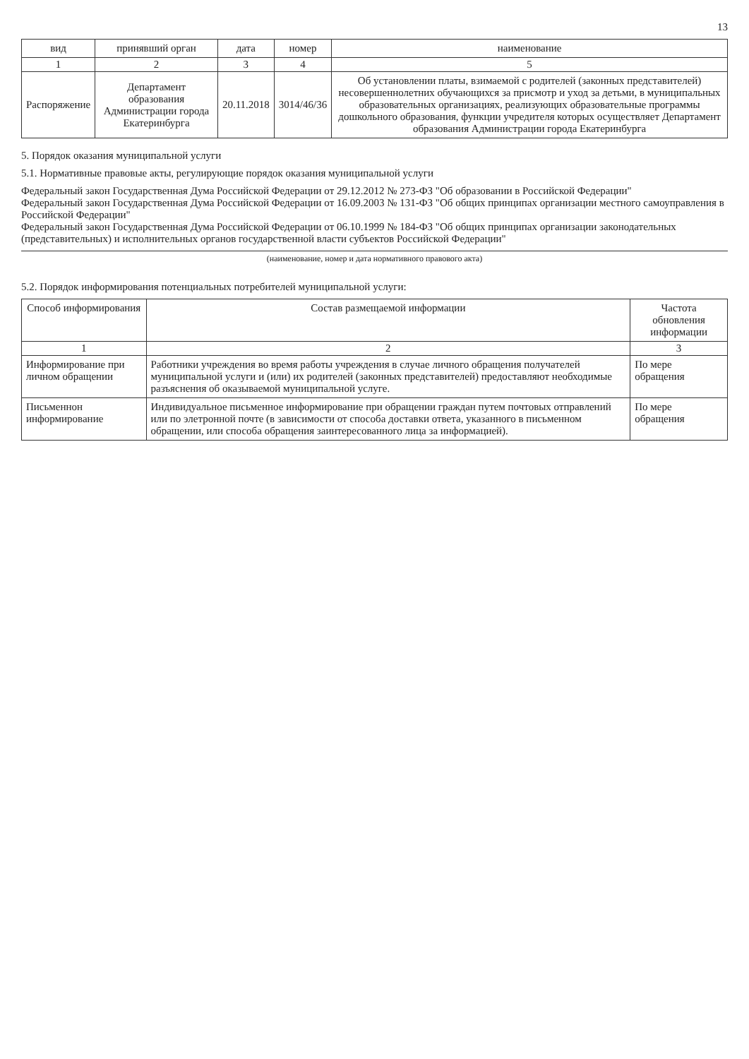13
| вид | принявший орган | дата | номер | наименование |
| --- | --- | --- | --- | --- |
| 1 | 2 | 3 | 4 | 5 |
| Распоряжение | Департамент образования Администрации города Екатеринбурга | 20.11.2018 | 3014/46/36 | Об установлении платы, взимаемой с родителей (законных представителей) несовершеннолетних обучающихся за присмотр и уход за детьми, в муниципальных образовательных организациях, реализующих образовательные программы дошкольного образования, функции учредителя которых осуществляет Департамент образования Администрации города Екатеринбурга |
5. Порядок оказания муниципальной услуги
5.1. Нормативные правовые акты, регулирующие порядок оказания муниципальной услуги
Федеральный закон Государственная Дума Российской Федерации от 29.12.2012 № 273-ФЗ "Об образовании в Российской Федерации"
Федеральный закон Государственная Дума Российской Федерации от 16.09.2003 № 131-ФЗ "Об общих принципах организации местного самоуправления в Российской Федерации"
Федеральный закон Государственная Дума Российской Федерации от 06.10.1999 № 184-ФЗ "Об общих принципах организации законодательных (представительных) и исполнительных органов государственной власти субъектов Российской Федерации"
(наименование, номер и дата нормативного правового акта)
5.2. Порядок информирования потенциальных потребителей муниципальной услуги:
| Способ информирования | Состав размещаемой информации | Частота обновления информации |
| --- | --- | --- |
| 1 | 2 | 3 |
| Информирование при личном обращении | Работники учреждения во время работы учреждения в случае личного обращения получателей муниципальной услуги и (или) их родителей (законных представителей) предоставляют необходимые разъяснения об оказываемой муниципальной услуге. | По мере обращения |
| Письменнон информирование | Индивидуальное письменное информирование при обращении граждан путем почтовых отправлений или по элетронной почте (в зависимости от способа доставки ответа, указанного в письменном обращении, или способа обращения заинтересованного лица за информацией). | По мере обращения |